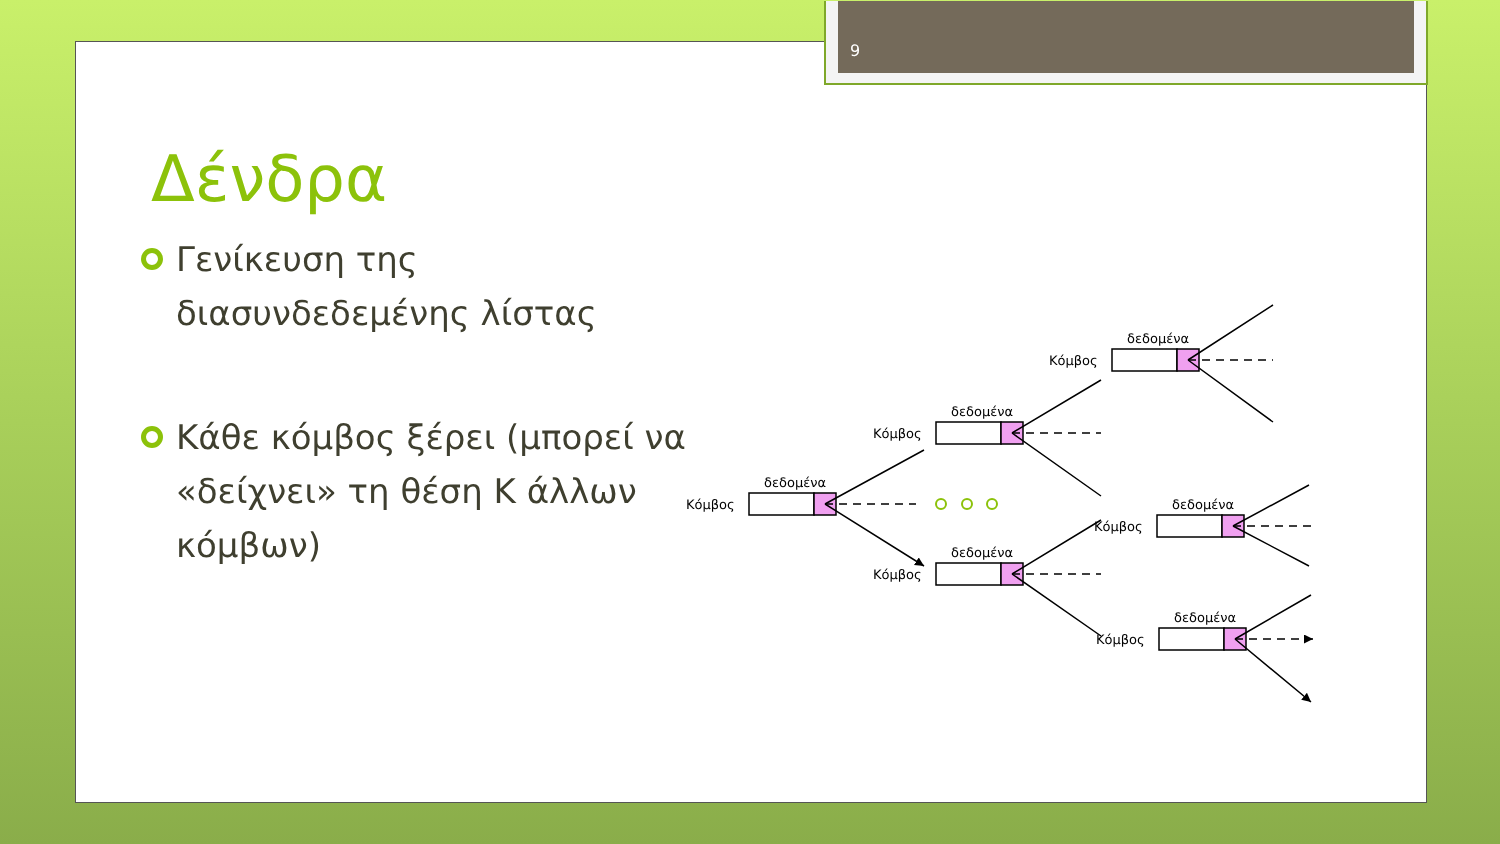9
Δένδρα
Γενίκευση της διασυνδεδεμένης λίστας
Κάθε κόμβος ξέρει (μπορεί να «δείχνει» τη θέση K άλλων κόμβων)
Κόμβος
δεδομένα
Κόμβος
δεδομένα
Κόμβος
δεδομένα
Κόμβος
δεδομένα
Κόμβος
δεδομένα
Κόμβος
δεδομένα